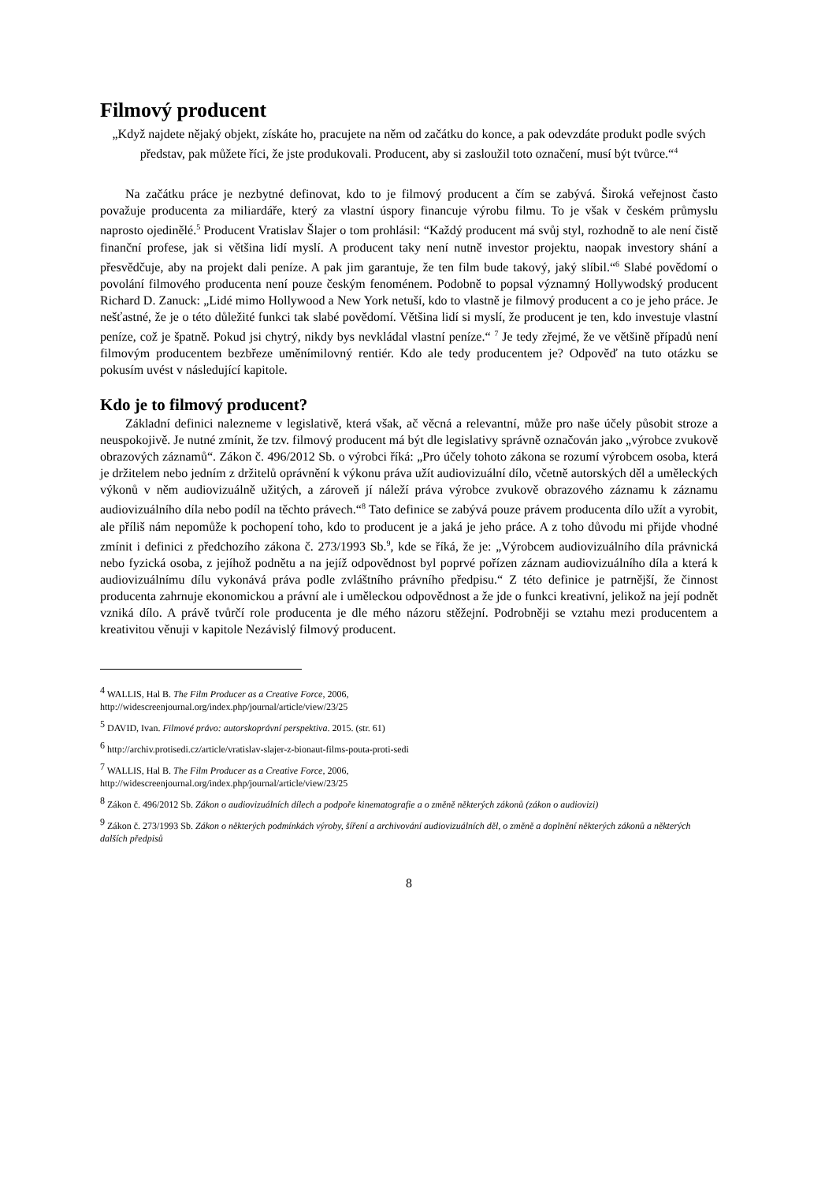Filmový producent
„Když najdete nějaký objekt, získáte ho, pracujete na něm od začátku do konce, a pak odevzdáte produkt podle svých představ, pak můžete říci, že jste produkovali. Producent, aby si zasloužil toto označení, musí být tvůrce.“<sup>4</sup>
Na začátku práce je nezbytné definovat, kdo to je filmový producent a čím se zabývá. Široká veřejnost často považuje producenta za miliardáře, který za vlastní úspory financuje výrobu filmu. To je však v českém průmyslu naprosto ojedinělé.<sup>5</sup> Producent Vratislav Šlajer o tom prohlásil: “Každý producent má svůj styl, rozhodně to ale není čistě finanční profese, jak si většina lidí myslí. A producent taky není nutně investor projektu, naopak investory shání a přesvědčuje, aby na projekt dali peníze. A pak jim garantuje, že ten film bude takový, jaký slíbil.“<sup>6</sup> Slabé povědomí o povolání filmového producenta není pouze českým fenoménem. Podobně to popsal významný Hollywodský producent Richard D. Zanuck: „Lidé mimo Hollywood a New York netuší, kdo to vlastně je filmový producent a co je jeho práce. Je nešťastné, že je o této důležité funkci tak slabé povědomí. Většina lidí si myslí, že producent je ten, kdo investuje vlastní peníze, což je špatně. Pokud jsi chytrý, nikdy bys nevkládal vlastní peníze.“ <sup>7</sup> Je tedy zřejmé, že ve většině případů není filmovým producentem bezbřeze uměnímilovný rentiér. Kdo ale tedy producentem je? Odpověď na tuto otázku se pokusím uvést v následující kapitole.
Kdo je to filmový producent?
Základní definici nalezneme v legislativě, která však, ač věcná a relevantní, může pro naše účely působit stroze a neuspokojivě. Je nutné zmínit, že tzv. filmový producent má být dle legislativy správně označován jako „výrobce zvukově obrazových záznamů“. Zákon č. 496/2012 Sb. o výrobci říká: „Pro účely tohoto zákona se rozumí výrobcem osoba, která je držitelem nebo jedním z držitelů oprávnění k výkonu práva užít audiovizuální dílo, včetně autorských děl a uměleckých výkonů v něm audiovizuálně užitých, a zároveň jí náleží práva výrobce zvukově obrazového záznamu k záznamu audiovizuálního díla nebo podíl na těchto právech.“<sup>8</sup> Tato definice se zabývá pouze právem producenta dílo užít a vyrobit, ale příliš nám nepomůže k pochopení toho, kdo to producent je a jaká je jeho práce. A z toho důvodu mi přijde vhodné zmínit i definici z předchozího zákona č. 273/1993 Sb.<sup>9</sup>, kde se říká, že je: „Výrobcem audiovizuálního díla právnická nebo fyzická osoba, z jejíhož podnětu a na jejíž odpovědnost byl poprvé pořízen záznam audiovizuálního díla a která k audiovizuálnímu dílu vykonává práva podle zvláštního právního předpisu.“ Z této definice je patrnější, že činnost producenta zahrnuje ekonomickou a právní ale i uměleckou odpovědnost a že jde o funkci kreativní, jelikož na její podnět vzniká dílo. A právě tvůrčí role producenta je dle mého názoru stěžejní. Podrobněji se vztahu mezi producentem a kreativitou věnuji v kapitole Nezávislý filmový producent.
<sup>4</sup> WALLIS, Hal B. The Film Producer as a Creative Force, 2006,
http://widescreenjournal.org/index.php/journal/article/view/23/25
<sup>5</sup> DAVID, Ivan. Filmové právo: autorskoprávní perspektiva. 2015. (str. 61)
<sup>6</sup> http://archiv.protisedi.cz/article/vratislav-slajer-z-bionaut-films-pouta-proti-sedi
<sup>7</sup> WALLIS, Hal B. The Film Producer as a Creative Force, 2006,
http://widescreenjournal.org/index.php/journal/article/view/23/25
<sup>8</sup> Zákon č. 496/2012 Sb. Zákon o audiovizuálních dílech a podpoře kinematografie a o změně některých zákonů (zákon o audiovizi)
<sup>9</sup> Zákon č. 273/1993 Sb. Zákon o některých podmínkách výroby, šíření a archivování audiovizuálních děl, o změně a doplnění některých zákonů a některých dalších předpisů
8